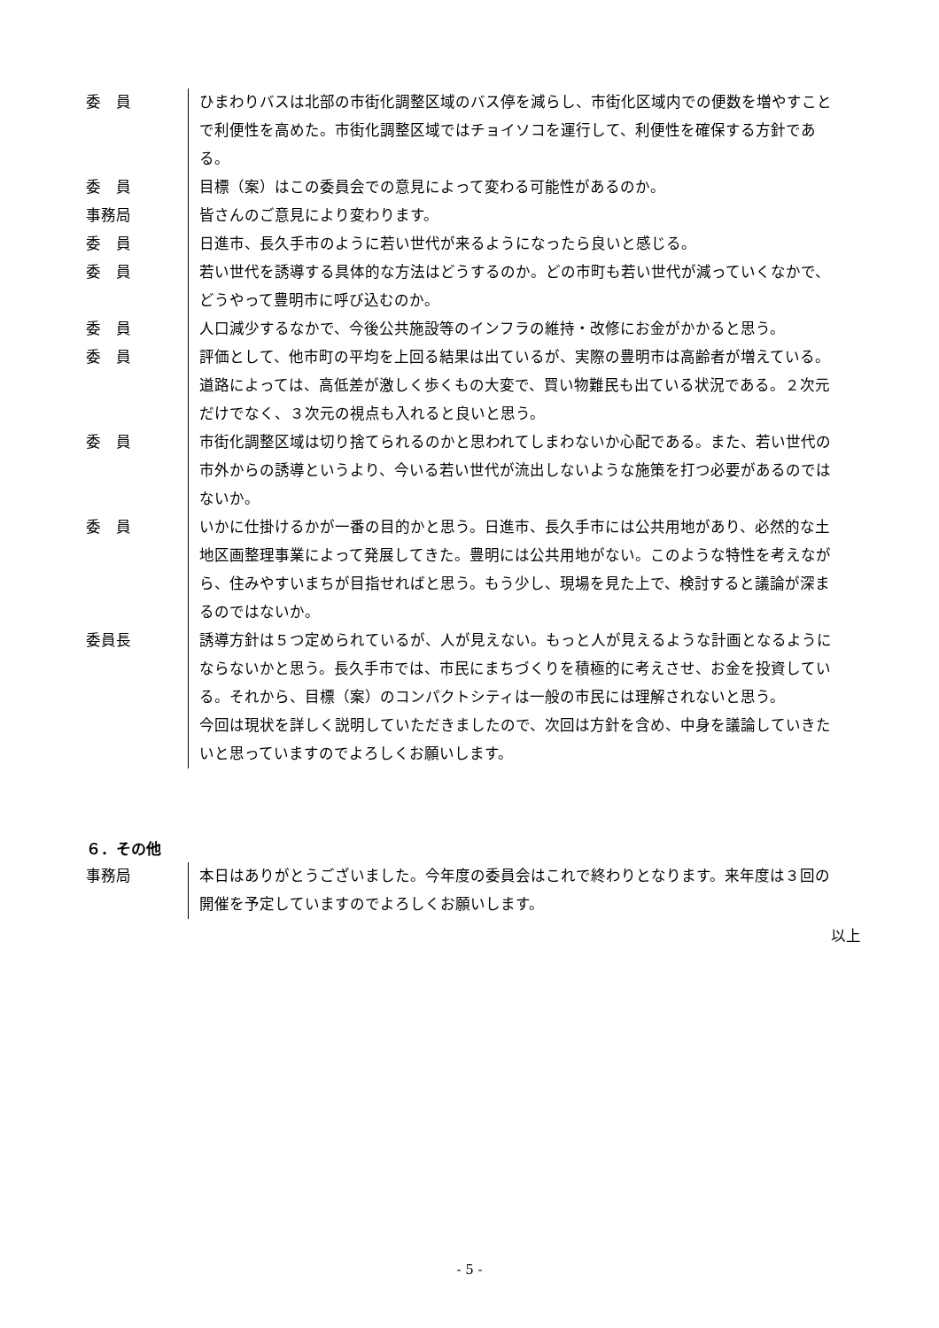委　員 ひまわりバスは北部の市街化調整区域のバス停を減らし、市街化区域内での便数を増やすことで利便性を高めた。市街化調整区域ではチョイソコを運行して、利便性を確保する方針である。
委　員 目標（案）はこの委員会での意見によって変わる可能性があるのか。
事務局 皆さんのご意見により変わります。
委　員 日進市、長久手市のように若い世代が来るようになったら良いと感じる。
委　員 若い世代を誘導する具体的な方法はどうするのか。どの市町も若い世代が減っていくなかで、どうやって豊明市に呼び込むのか。
委　員 人口減少するなかで、今後公共施設等のインフラの維持・改修にお金がかかると思う。
委　員 評価として、他市町の平均を上回る結果は出ているが、実際の豊明市は高齢者が増えている。道路によっては、高低差が激しく歩くもの大変で、買い物難民も出ている状況である。２次元だけでなく、３次元の視点も入れると良いと思う。
委　員 市街化調整区域は切り捨てられるのかと思われてしまわないか心配である。また、若い世代の市外からの誘導というより、今いる若い世代が流出しないような施策を打つ必要があるのではないか。
委　員 いかに仕掛けるかが一番の目的かと思う。日進市、長久手市には公共用地があり、必然的な土地区画整理事業によって発展してきた。豊明には公共用地がない。このような特性を考えながら、住みやすいまちが目指せればと思う。もう少し、現場を見た上で、検討すると議論が深まるのではないか。
委員長 誘導方針は５つ定められているが、人が見えない。もっと人が見えるような計画となるようにならないかと思う。長久手市では、市民にまちづくりを積極的に考えさせ、お金を投資している。それから、目標（案）のコンパクトシティは一般の市民には理解されないと思う。
今回は現状を詳しく説明していただきましたので、次回は方針を含め、中身を議論していきたいと思っていますのでよろしくお願いします。
６．その他
事務局 本日はありがとうございました。今年度の委員会はこれで終わりとなります。来年度は３回の開催を予定していますのでよろしくお願いします。
以上
- 5 -